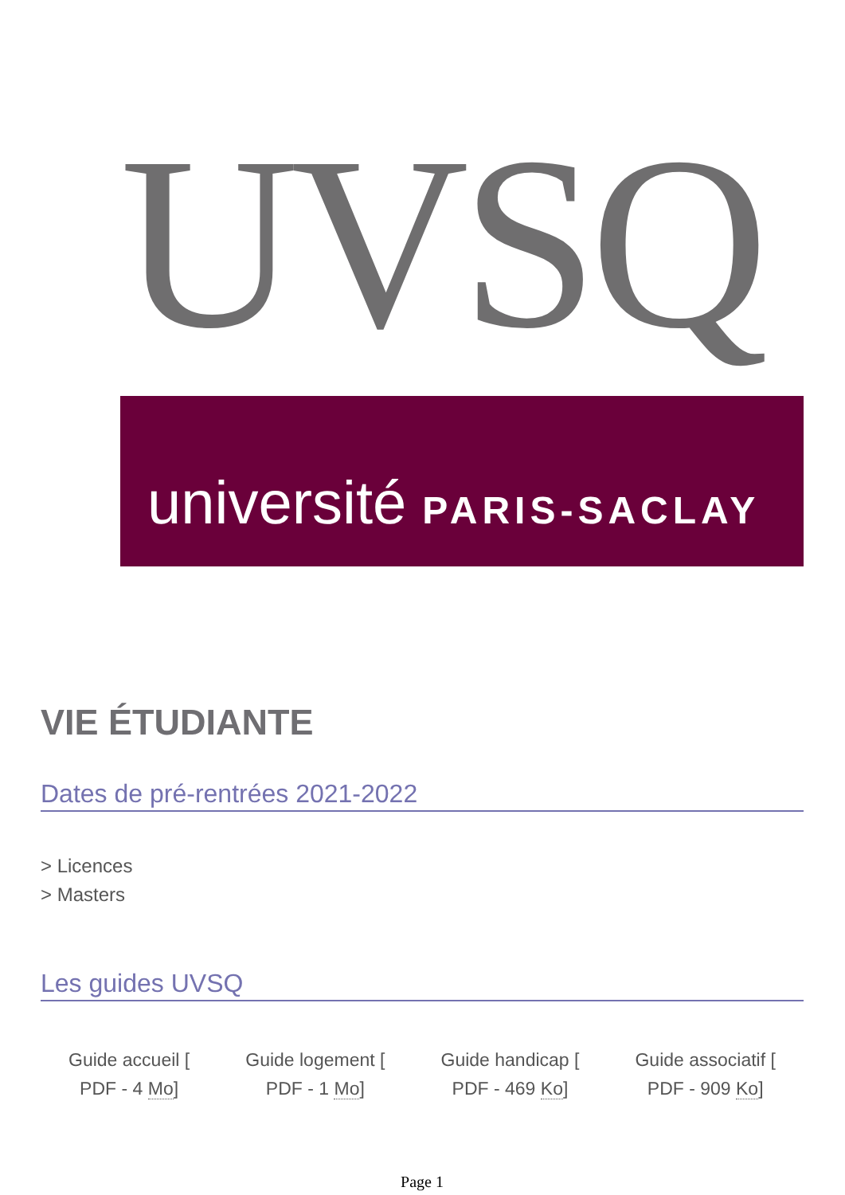UVSQ
université PARIS-SACLAY
VIE ÉTUDIANTE
Dates de pré-rentrées 2021-2022
> Licences
> Masters
Les guides UVSQ
Guide accueil [
PDF - 4 Mo]
Guide logement [
PDF - 1 Mo]
Guide handicap [
PDF - 469 Ko]
Guide associatif [
PDF - 909 Ko]
Page 1